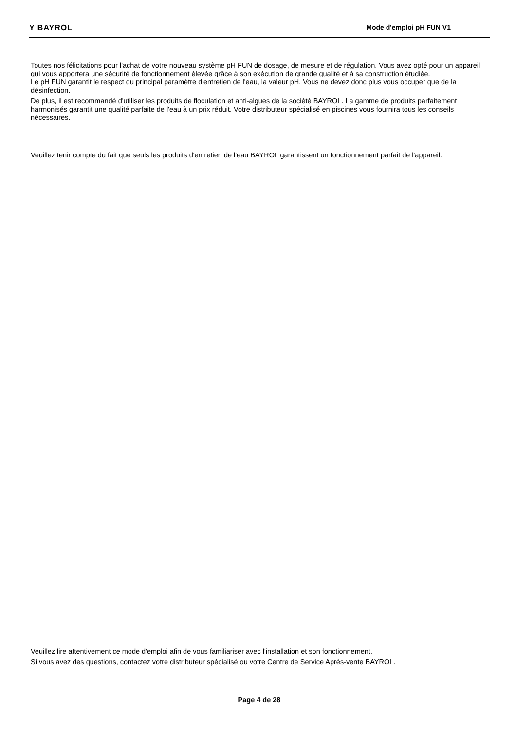Y BAYROL Mode d'emploi pH FUN V1
Toutes nos félicitations pour l'achat de votre nouveau système pH FUN de dosage, de mesure et de régulation. Vous avez opté pour un appareil qui vous apportera une sécurité de fonctionnement élevée grâce à son exécution de grande qualité et à sa construction étudiée.
Le pH FUN garantit le respect du principal paramètre d'entretien de l'eau, la valeur pH. Vous ne devez donc plus vous occuper que de la désinfection.
De plus, il est recommandé d'utiliser les produits de floculation et anti-algues de la société BAYROL. La gamme de produits parfaitement harmonisés garantit une qualité parfaite de l'eau à un prix réduit. Votre distributeur spécialisé en piscines vous fournira tous les conseils nécessaires.
Veuillez tenir compte du fait que seuls les produits d'entretien de l'eau BAYROL garantissent un fonctionnement parfait de l'appareil.
Veuillez lire attentivement ce mode d'emploi afin de vous familiariser avec l'installation et son fonctionnement.
Si vous avez des questions, contactez votre distributeur spécialisé ou votre Centre de Service Après-vente BAYROL.
Page 4 de 28